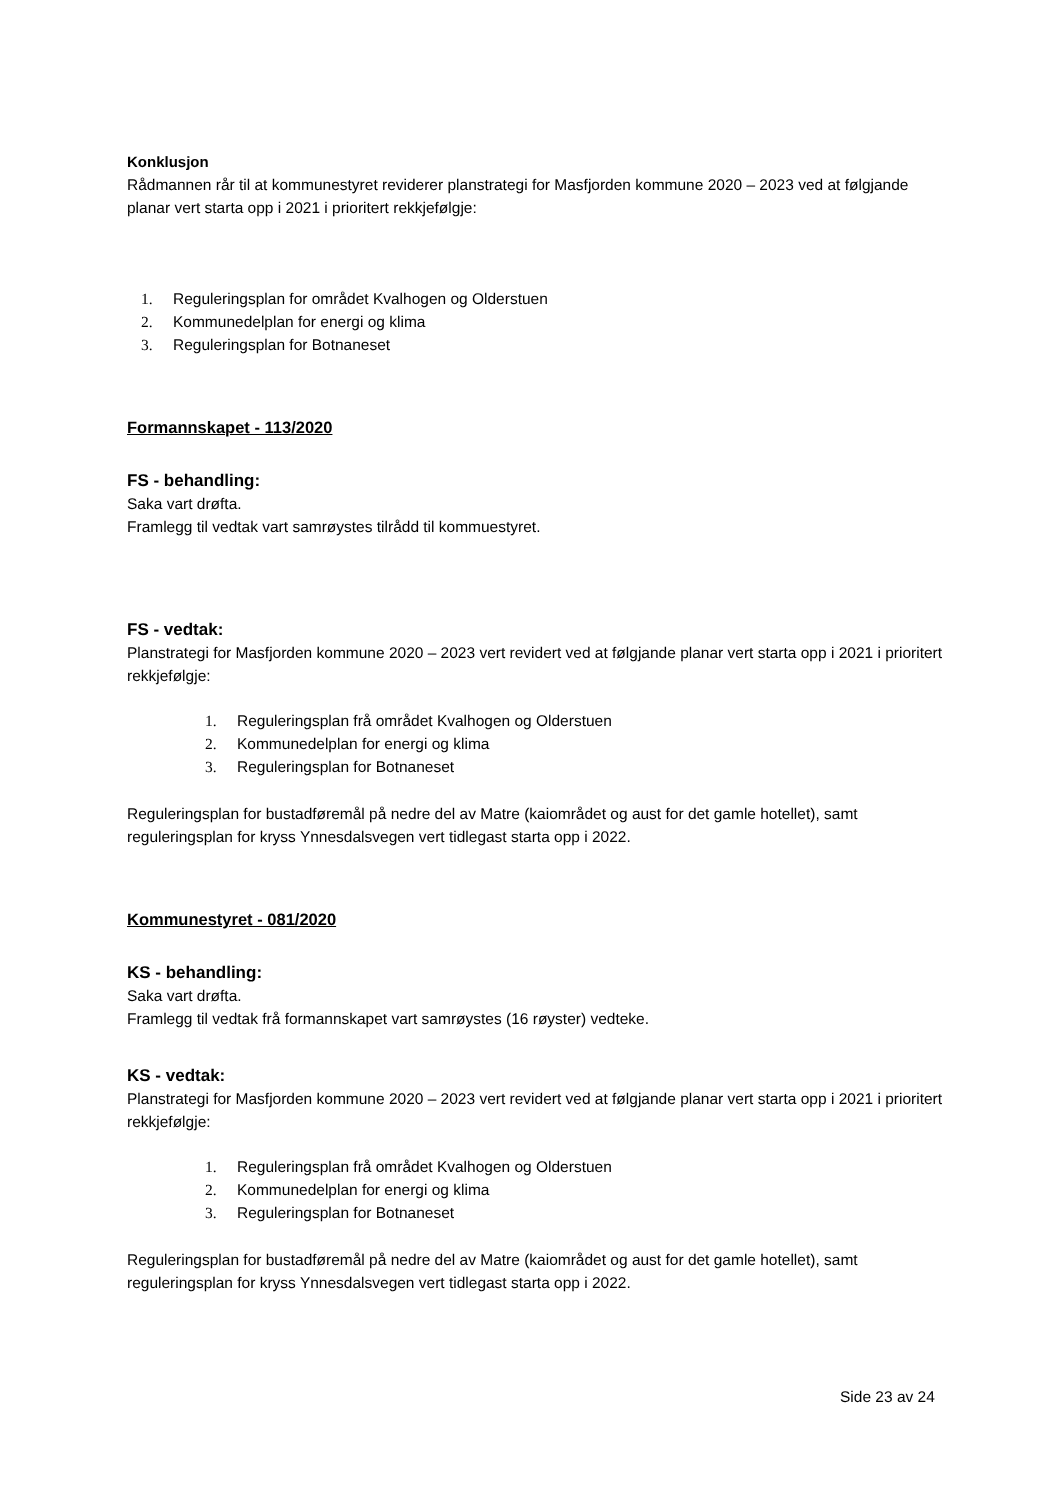Konklusjon
Rådmannen rår til at kommunestyret reviderer planstrategi for Masfjorden kommune 2020 – 2023 ved at følgjande planar vert starta opp i 2021 i prioritert rekkjefølgje:
1. Reguleringsplan for området Kvalhogen og Olderstuen
2. Kommunedelplan for energi og klima
3. Reguleringsplan for Botnaneset
Formannskapet - 113/2020
FS - behandling:
Saka vart drøfta.
Framlegg til vedtak vart samrøystes tilrådd til kommuestyret.
FS - vedtak:
Planstrategi for Masfjorden kommune 2020 – 2023 vert revidert ved at følgjande planar vert starta opp i 2021 i prioritert rekkjefølgje:
1. Reguleringsplan frå området Kvalhogen og Olderstuen
2. Kommunedelplan for energi og klima
3. Reguleringsplan for Botnaneset
Reguleringsplan for bustadføremål på nedre del av Matre (kaiområdet og aust for det gamle hotellet), samt reguleringsplan for kryss Ynnesdalsvegen vert tidlegast starta opp i 2022.
Kommunestyret - 081/2020
KS - behandling:
Saka vart drøfta.
Framlegg til vedtak frå formannskapet vart samrøystes (16 røyster) vedteke.
KS - vedtak:
Planstrategi for Masfjorden kommune 2020 – 2023 vert revidert ved at følgjande planar vert starta opp i 2021 i prioritert rekkjefølgje:
1. Reguleringsplan frå området Kvalhogen og Olderstuen
2. Kommunedelplan for energi og klima
3. Reguleringsplan for Botnaneset
Reguleringsplan for bustadføremål på nedre del av Matre (kaiområdet og aust for det gamle hotellet), samt reguleringsplan for kryss Ynnesdalsvegen vert tidlegast starta opp i 2022.
Side 23 av 24